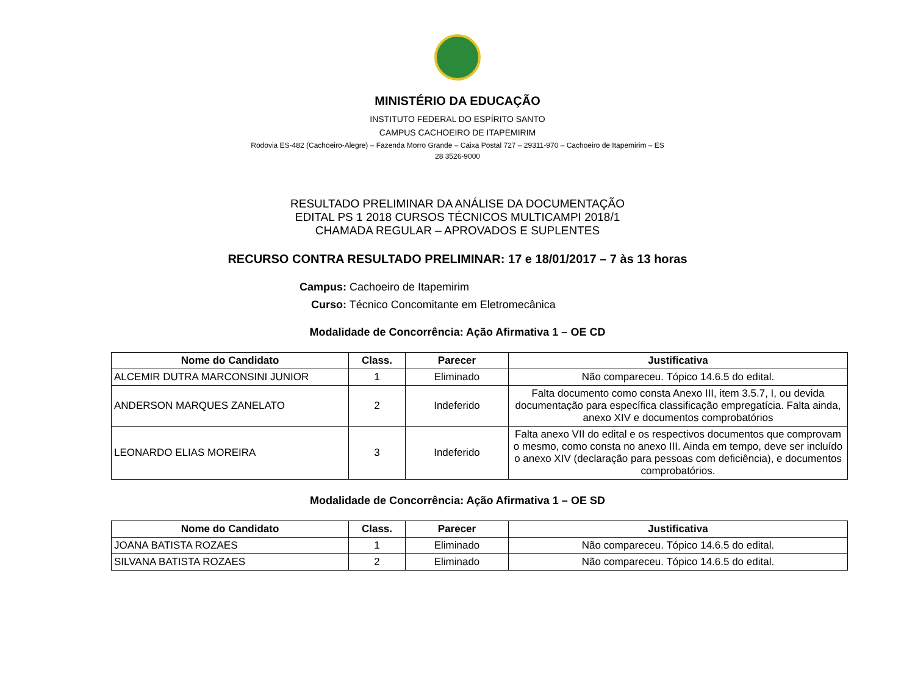MINISTÉRIO DA EDUCAÇÃO
INSTITUTO FEDERAL DO ESPÍRITO SANTO
CAMPUS CACHOEIRO DE ITAPEMIRIM
Rodovia ES-482 (Cachoeiro-Alegre) – Fazenda Morro Grande – Caixa Postal 727 – 29311-970 – Cachoeiro de Itapemirim – ES
28 3526-9000
RESULTADO PRELIMINAR DA ANÁLISE DA DOCUMENTAÇÃO
EDITAL PS 1 2018 CURSOS TÉCNICOS MULTICAMPI 2018/1
CHAMADA REGULAR – APROVADOS E SUPLENTES
RECURSO CONTRA RESULTADO PRELIMINAR: 17 e 18/01/2017 – 7 às 13 horas
Campus: Cachoeiro de Itapemirim
Curso: Técnico Concomitante em Eletromecânica
Modalidade de Concorrência: Ação Afirmativa 1 – OE CD
| Nome do Candidato | Class. | Parecer | Justificativa |
| --- | --- | --- | --- |
| ALCEMIR DUTRA MARCONSINI JUNIOR | 1 | Eliminado | Não compareceu. Tópico 14.6.5 do edital. |
| ANDERSON MARQUES ZANELATO | 2 | Indeferido | Falta documento como consta Anexo III, item 3.5.7, I, ou devida documentação para específica classificação empregatícia. Falta ainda, anexo XIV e documentos comprobatórios |
| LEONARDO ELIAS MOREIRA | 3 | Indeferido | Falta anexo VII do edital e os respectivos documentos que comprovam o mesmo, como consta no anexo III. Ainda em tempo, deve ser incluído o anexo XIV (declaração para pessoas com deficiência), e documentos comprobatórios. |
Modalidade de Concorrência: Ação Afirmativa 1 – OE SD
| Nome do Candidato | Class. | Parecer | Justificativa |
| --- | --- | --- | --- |
| JOANA BATISTA ROZAES | 1 | Eliminado | Não compareceu. Tópico 14.6.5 do edital. |
| SILVANA BATISTA ROZAES | 2 | Eliminado | Não compareceu. Tópico 14.6.5 do edital. |